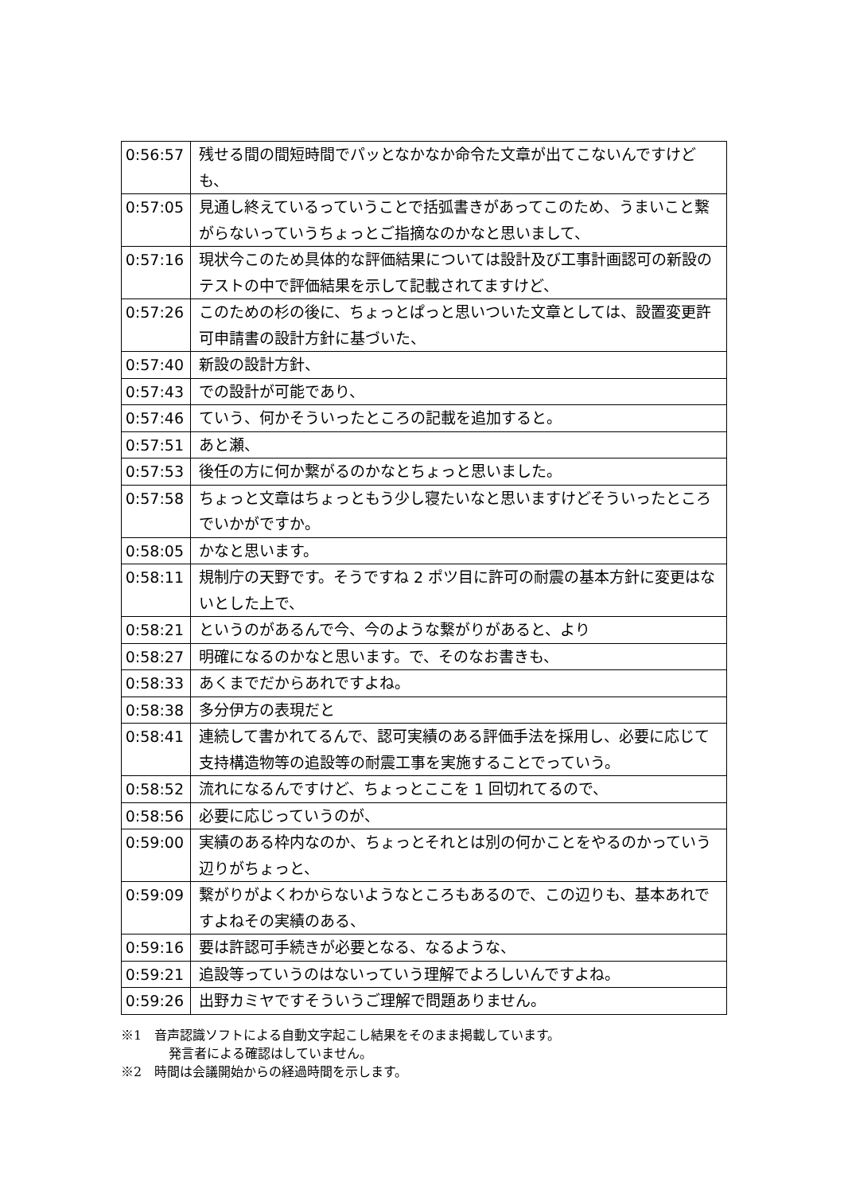| 0:56:57 | 残せる間の間短時間でパッとなかなか命令た文章が出てこないんですけども、 |
| 0:57:05 | 見通し終えているっていうことで括弧書きがあってこのため、うまいこと繋がらないっていうちょっとご指摘なのかなと思いまして、 |
| 0:57:16 | 現状今このため具体的な評価結果については設計及び工事計画認可の新設のテストの中で評価結果を示して記載されてますけど、 |
| 0:57:26 | このための杉の後に、ちょっとぱっと思いついた文章としては、設置変更許可申請書の設計方針に基づいた、 |
| 0:57:40 | 新設の設計方針、 |
| 0:57:43 | での設計が可能であり、 |
| 0:57:46 | ていう、何かそういったところの記載を追加すると。 |
| 0:57:51 | あと瀬、 |
| 0:57:53 | 後任の方に何か繋がるのかなとちょっと思いました。 |
| 0:57:58 | ちょっと文章はちょっともう少し寝たいなと思いますけどそういったところでいかがですか。 |
| 0:58:05 | かなと思います。 |
| 0:58:11 | 規制庁の天野です。そうですね 2 ポツ目に許可の耐震の基本方針に変更はないとした上で、 |
| 0:58:21 | というのがあるんで今、今のような繋がりがあると、より |
| 0:58:27 | 明確になるのかなと思います。で、そのなお書きも、 |
| 0:58:33 | あくまでだからあれですよね。 |
| 0:58:38 | 多分伊方の表現だと |
| 0:58:41 | 連続して書かれてるんで、認可実績のある評価手法を採用し、必要に応じて支持構造物等の追設等の耐震工事を実施することでっていう。 |
| 0:58:52 | 流れになるんですけど、ちょっとここを 1 回切れてるので、 |
| 0:58:56 | 必要に応じっていうのが、 |
| 0:59:00 | 実績のある枠内なのか、ちょっとそれとは別の何かことをやるのかっていう辺りがちょっと、 |
| 0:59:09 | 繋がりがよくわからないようなところもあるので、この辺りも、基本あれですよねその実績のある、 |
| 0:59:16 | 要は許認可手続きが必要となる、なるような、 |
| 0:59:21 | 追設等っていうのはないっていう理解でよろしいんですよね。 |
| 0:59:26 | 出野カミヤですそういうご理解で問題ありません。 |
※1　音声認識ソフトによる自動文字起こし結果をそのまま掲載しています。
発言者による確認はしていません。
※2　時間は会議開始からの経過時間を示します。